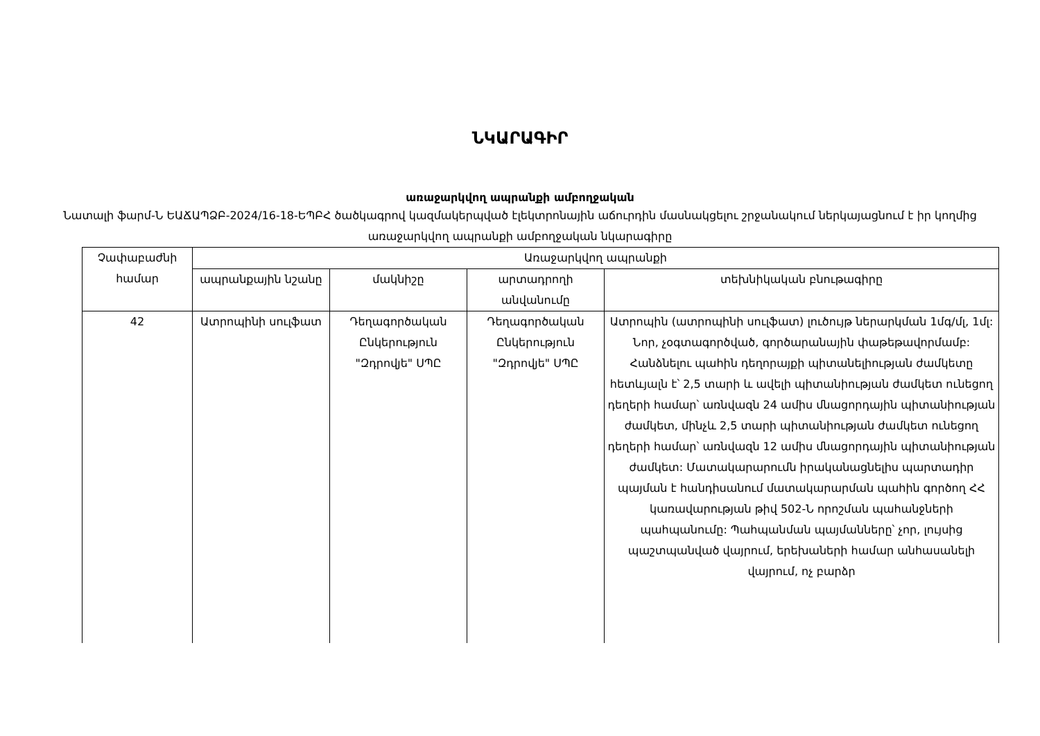ՆԿԱՐԱԳԻՐ
առաջարկվող ապրանքի ամբողջական
Նատալի ֆարմ-Ն ԵԱՃԱՊՁԲ-2024/16-18-ԵՊԲՀ ծածկագրով կազմակերպված էլեկտրոնային աճուրդին մասնակցելու շրջանակում ներկայացնում է իր կողմից առաջարկվող ապրանքի ամբողջական նկարագիրը
| Չափաբաժնի համար | Առաջարկվող ապրանքի | | | |
| --- | --- | --- | --- | --- |
| | ապրանքային նշանը | մակնիշը | արտադրողի անվանումը | տեխնիկական բնութագիրը |
| 42 | Ատրոպինի սուլֆատ | Դեղագործական Ընկերություն "Զդրովյե" ՍՊԸ | Դեղագործական Ընկերություն "Զդրովյե" ՍՊԸ | Ատրոպին (ատրոպինի սուլֆատ) լուծույթ ներարկման 1մգ/մլ, 1մլ: Նոր, չօգտագործված, գործարանային փաթեթավորմամբ: Հանձնելու պահին դեղորայքի պիտանելիության ժամկետը հետևյալն է՝ 2,5 տարի և ավելի պիտանիության ժամկետ ունեցող դեղերի համար՝ առնվազն 24 ամիս մնացորդային պիտանիության ժամկետ, մինչև 2,5 տարի պիտանիության ժամկետ ունեցող դեղերի համար՝ առնվազն 12 ամիս մնացորդային պիտանիության ժամկետ: Մատակարարումն իրականացնելիս պարտադիր պայման է հանդիսանում մատակարարման պահին գործող ՀՀ կառավարության թիվ 502-Ն որոշման պահանջների պահպանումը: Պահպանման պայմանները՝ չոր, լույսից պաշտպանված վայրում, երեխաների համար անհասանելի վայրում, ոչ բարձր |